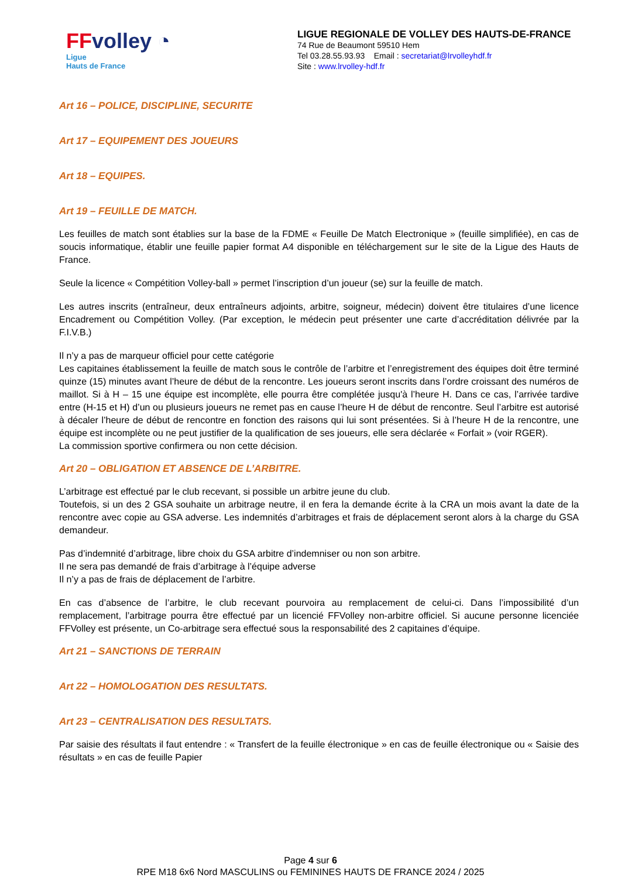FFvolley ◔
Ligue
Hauts de France
LIGUE REGIONALE DE VOLLEY DES HAUTS-DE-FRANCE
74 Rue de Beaumont 59510 Hem
Tel 03.28.55.93.93 Email : secretariat@lrvolleyhdf.fr
Site : www.lrvolley-hdf.fr
Art 16 – POLICE, DISCIPLINE, SECURITE
Art 17 – EQUIPEMENT DES JOUEURS
Art 18 – EQUIPES.
Art 19 – FEUILLE DE MATCH.
Les feuilles de match sont établies sur la base de la FDME « Feuille De Match Electronique » (feuille simplifiée), en cas de soucis informatique, établir une feuille papier format A4 disponible en téléchargement sur le site de la Ligue des Hauts de France.
Seule la licence « Compétition Volley-ball » permet l’inscription d’un joueur (se) sur la feuille de match.
Les autres inscrits (entraîneur, deux entraîneurs adjoints, arbitre, soigneur, médecin) doivent être titulaires d’une licence Encadrement ou Compétition Volley. (Par exception, le médecin peut présenter une carte d’accréditation délivrée par la F.I.V.B.)
Il n’y a pas de marqueur officiel pour cette catégorie
Les capitaines établissement la feuille de match sous le contrôle de l’arbitre et l’enregistrement des équipes doit être terminé quinze (15) minutes avant l’heure de début de la rencontre. Les joueurs seront inscrits dans l’ordre croissant des numéros de maillot. Si à H – 15 une équipe est incomplète, elle pourra être complétée jusqu'à l’heure H. Dans ce cas, l’arrivée tardive entre (H-15 et H) d’un ou plusieurs joueurs ne remet pas en cause l’heure H de début de rencontre. Seul l’arbitre est autorisé à décaler l’heure de début de rencontre en fonction des raisons qui lui sont présentées. Si à l’heure H de la rencontre, une équipe est incomplète ou ne peut justifier de la qualification de ses joueurs, elle sera déclarée « Forfait » (voir RGER).
La commission sportive confirmera ou non cette décision.
Art 20 – OBLIGATION ET ABSENCE DE L’ARBITRE.
L’arbitrage est effectué par le club recevant, si possible un arbitre jeune du club.
Toutefois, si un des 2 GSA souhaite un arbitrage neutre, il en fera la demande écrite à la CRA un mois avant la date de la rencontre avec copie au GSA adverse. Les indemnités d’arbitrages et frais de déplacement seront alors à la charge du GSA demandeur.
Pas d’indemnité d’arbitrage, libre choix du GSA arbitre d’indemniser ou non son arbitre.
Il ne sera pas demandé de frais d’arbitrage à l’équipe adverse
Il n’y a pas de frais de déplacement de l’arbitre.
En cas d’absence de l’arbitre, le club recevant pourvoira au remplacement de celui-ci. Dans l’impossibilité d’un remplacement, l’arbitrage pourra être effectué par un licencié FFVolley non-arbitre officiel. Si aucune personne licenciée FFVolley est présente, un Co-arbitrage sera effectué sous la responsabilité des 2 capitaines d’équipe.
Art 21 – SANCTIONS DE TERRAIN
Art 22 – HOMOLOGATION DES RESULTATS.
Art 23 – CENTRALISATION DES RESULTATS.
Par saisie des résultats il faut entendre : « Transfert de la feuille électronique » en cas de feuille électronique ou « Saisie des résultats » en cas de feuille Papier
Page 4 sur 6
RPE M18 6x6 Nord MASCULINS ou FEMININES HAUTS DE FRANCE 2024 / 2025